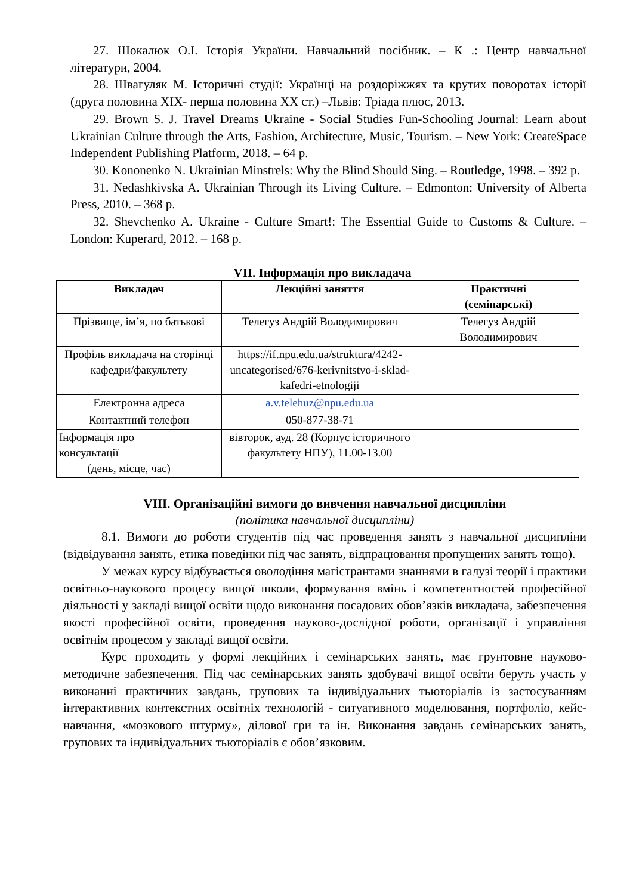27. Шокалюк О.І. Історія України. Навчальний посібник. – К .: Центр навчальної літератури, 2004.
28. Швагуляк М. Історичні студії: Українці на роздоріжжях та крутих поворотах історії (друга половина XIX- перша половина XX ст.) –Львів: Тріада плюс, 2013.
29. Brown S. J. Travel Dreams Ukraine - Social Studies Fun-Schooling Journal: Learn about Ukrainian Culture through the Arts, Fashion, Architecture, Music, Tourism. – New York: CreateSpace Independent Publishing Platform, 2018. – 64 p.
30. Kononenko N. Ukrainian Minstrels: Why the Blind Should Sing. – Routledge, 1998. – 392 p.
31. Nedashkivska A. Ukrainian Through its Living Culture. – Edmonton: University of Alberta Press, 2010. – 368 p.
32. Shevchenko A. Ukraine - Culture Smart!: The Essential Guide to Customs & Culture. – London: Kuperard, 2012. – 168 p.
VII. Інформація про викладача
| Викладач | Лекційні заняття | Практичні (семінарські) |
| --- | --- | --- |
| Прізвище, ім’я, по батькові | Телегуз Андрій Володимирович | Телегуз Андрій Володимирович |
| Профіль викладача на сторінці кафедри/факультету | https://if.npu.edu.ua/struktura/4242-uncategorised/676-kerivnitstvo-i-sklad-kafedri-etnologiji | |
| Електронна адреса | a.v.telehuz@npu.edu.ua | |
| Контактний телефон | 050-877-38-71 | |
| Інформація про консультації (день, місце, час) | вівторок, ауд. 28 (Корпус історичного факультету НПУ), 11.00-13.00 | |
VIII. Організаційні вимоги до вивчення навчальної дисципліни
(політика навчальної дисципліни)
8.1. Вимоги до роботи студентів під час проведення занять з навчальної дисципліни (відвідування занять, етика поведінки під час занять, відпрацювання пропущених занять тощо).
У межах курсу відбувається оволодіння магістрантами знаннями в галузі теорії і практики освітньо-наукового процесу вищої школи, формування вмінь і компетентностей професійної діяльності у закладі вищої освіти щодо виконання посадових обов’язків викладача, забезпечення якості професійної освіти, проведення науково-дослідної роботи, організації і управління освітнім процесом у закладі вищої освіти.
Курс проходить у формі лекційних і семінарських занять, має грунтовне науково-методичне забезпечення. Під час семінарських занять здобувачі вищої освіти беруть участь у виконанні практичних завдань, групових та індивідуальних тьюторіалів із застосуванням інтерактивних контекстних освітніх технологій - ситуативного моделювання, портфоліо, кейс-навчання, «мозкового штурму», ділової гри та ін. Виконання завдань семінарських занять, групових та індивідуальних тьюторіалів є обов’язковим.